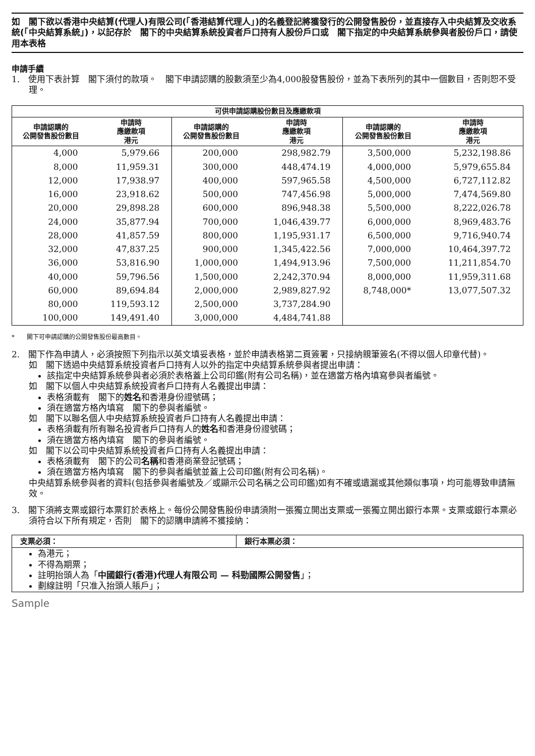如　閣下欲以香港中央結算(代理人)有限公司(「香港結算代理人」)的名義登記將獲發行的公開發售股份，並直接存入中央結算及交收系統(「中央結算系統」)，以記存於　閣下的中央結算系統投資者戶口持有人股份戶口或　閣下指定的中央結算系統參與者股份戶口，請使用本表格
申請手續
1.　使用下表計算　閣下須付的款項。　閣下申請認購的股數須至少為4,000股發售股份，並為下表所列的其中一個數目，否則恕不受理。
| 可供申請認購股份數目及應繳款項 | | | | | |
| --- | --- | --- | --- | --- | --- |
| 申請認購的 公開發售股份數目 | 申請時 應繳款項 港元 | 申請認購的 公開發售股份數目 | 申請時 應繳款項 港元 | 申請認購的 公開發售股份數目 | 申請時 應繳款項 港元 |
| 4,000 | 5,979.66 | 200,000 | 298,982.79 | 3,500,000 | 5,232,198.86 |
| 8,000 | 11,959.31 | 300,000 | 448,474.19 | 4,000,000 | 5,979,655.84 |
| 12,000 | 17,938.97 | 400,000 | 597,965.58 | 4,500,000 | 6,727,112.82 |
| 16,000 | 23,918.62 | 500,000 | 747,456.98 | 5,000,000 | 7,474,569.80 |
| 20,000 | 29,898.28 | 600,000 | 896,948.38 | 5,500,000 | 8,222,026.78 |
| 24,000 | 35,877.94 | 700,000 | 1,046,439.77 | 6,000,000 | 8,969,483.76 |
| 28,000 | 41,857.59 | 800,000 | 1,195,931.17 | 6,500,000 | 9,716,940.74 |
| 32,000 | 47,837.25 | 900,000 | 1,345,422.56 | 7,000,000 | 10,464,397.72 |
| 36,000 | 53,816.90 | 1,000,000 | 1,494,913.96 | 7,500,000 | 11,211,854.70 |
| 40,000 | 59,796.56 | 1,500,000 | 2,242,370.94 | 8,000,000 | 11,959,311.68 |
| 60,000 | 89,694.84 | 2,000,000 | 2,989,827.92 | 8,748,000* | 13,077,507.32 |
| 80,000 | 119,593.12 | 2,500,000 | 3,737,284.90 | | |
| 100,000 | 149,491.40 | 3,000,000 | 4,484,741.88 | | |
*　　閣下可申請認購的公開發售股份最高數目。
2.　閣下作為申請人，必須按照下列指示以英文填妥表格，並於申請表格第二頁簽署，只接納親筆簽名(不得以個人印章代替)。
如　閣下透過中央結算系統投資者戶口持有人以外的指定中央結算系統參與者提出申請：
該指定中央結算系統參與者必須於表格蓋上公司印鑑(附有公司名稱)，並在適當方格內填寫參與者編號。
如　閣下以個人中央結算系統投資者戶口持有人名義提出申請：
表格須載有　閣下的姓名和香港身份證號碼；
須在適當方格內填寫　閣下的參與者編號。
如　閣下以聯名個人中央結算系統投資者戶口持有人名義提出申請：
表格須載有所有聯名投資者戶口持有人的姓名和香港身份證號碼；
須在適當方格內填寫　閣下的參與者編號。
如　閣下以公司中央結算系統投資者戶口持有人名義提出申請：
表格須載有　閣下的公司名稱和香港商業登記號碼；
須在適當方格內填寫　閣下的參與者編號並蓋上公司印鑑(附有公司名稱)。
中央結算系統參與者的資料(包括參與者編號及／或顯示公司名稱之公司印鑑)如有不確或遺漏或其他類似事項，均可能導致申請無效。
3.　閣下須將支票或銀行本票釘於表格上。每份公開發售股份申請須附一張獨立開出支票或一張獨立開出銀行本票。支票或銀行本票必須符合以下所有規定，否則　閣下的認購申請將不獲接納：
| 支票必須： | 銀行本票必須： |
| --- | --- |
| 為港元； 不得為期票； 註明抬頭人為「 中國銀行(香港)代理人有限公司 — 科勁國際公開發售 」； 劃線註明「只准入抬頭人賬戶」； | |
Sample